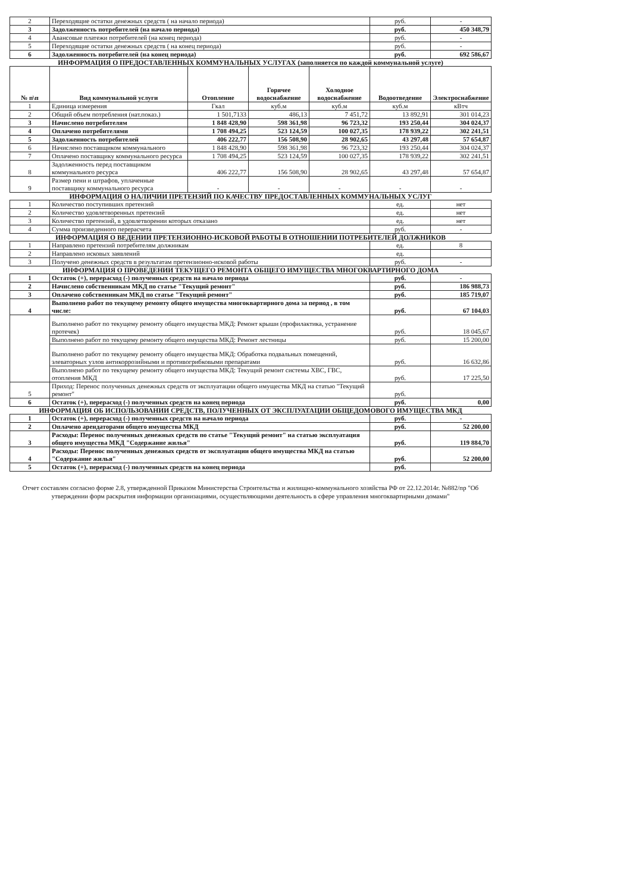| 2 | Переходящие остатки денежных средств ( на начало периода) | руб. | - |
| 3 | Задолженность потребителей (на начало периода) | руб. | 450 348,79 |
| 4 | Авансовые платежи потребителей (на конец периода) | руб. | - |
| 5 | Переходящие остатки денежных средств ( на конец периода) | руб. | - |
| 6 | Задолженность потребителей (на конец периода) | руб. | 692 586,67 |
ИНФОРМАЦИЯ О ПРЕДОСТАВЛЕННЫХ КОММУНАЛЬНЫХ УСЛУГАХ (заполняется по каждой коммунальной услуге)
| № п\п | Вид коммунальной услуги | Отопление | Горячее водоснабжение | Холодное водоснабжение | Водоотведение | Электроснабжение |
| --- | --- | --- | --- | --- | --- | --- |
| 1 | Единица измерения | Гкал | куб.м | куб.м | куб.м | кВтч |
| 2 | Общий объем потребления (нат.показ.) | 1 501,7133 | 486,13 | 7 451,72 | 13 892,91 | 301 014,23 |
| 3 | Начислено потребителям | 1 848 428,90 | 598 361,98 | 96 723,32 | 193 250,44 | 304 024,37 |
| 4 | Оплачено потребителями | 1 708 494,25 | 523 124,59 | 100 027,35 | 178 939,22 | 302 241,51 |
| 5 | Задолженность потребителей | 406 222,77 | 156 508,90 | 28 902,65 | 43 297,48 | 57 654,87 |
| 6 | Начислено поставщиком коммунального | 1 848 428,90 | 598 361,98 | 96 723,32 | 193 250,44 | 304 024,37 |
| 7 | Оплачено поставщику коммунального ресурса | 1 708 494,25 | 523 124,59 | 100 027,35 | 178 939,22 | 302 241,51 |
| 8 | Задолженность перед поставщиком коммунального ресурса | 406 222,77 | 156 508,90 | 28 902,65 | 43 297,48 | 57 654,87 |
| 9 | Размер пени и штрафов, уплаченные поставщику коммунального ресурса | - | - | - | - | - |
ИНФОРМАЦИЯ О НАЛИЧИИ ПРЕТЕНЗИЙ ПО КАЧЕСТВУ ПРЕДОСТАВЛЕННЫХ КОММУНАЛЬНЫХ УСЛУГ
| 1 | Количество поступивших претензий | ед. | нет |
| 2 | Количество удовлетворенных претензий | ед. | нет |
| 3 | Количество претензий, в удовлетворении которых отказано | ед. | нет |
| 4 | Сумма произведенного перерасчета | руб. | - |
ИНФОРМАЦИЯ О ВЕДЕНИИ ПРЕТЕНЗИОННО-ИСКОВОЙ РАБОТЫ В ОТНОШЕНИИ ПОТРЕБИТЕЛЕЙ ДОЛЖНИКОВ
| 1 | Направлено претензий потребителям должникам | ед. | 8 |
| 2 | Направлено исковых заявлений | ед. | |
| 3 | Получено денежных средств в результатам претензионно-исковой работы | руб. | - |
ИНФОРМАЦИЯ О ПРОВЕДЕНИИ ТЕКУЩЕГО РЕМОНТА ОБЩЕГО ИМУЩЕСТВА МНОГОКВАРТИРНОГО ДОМА
| 1 | Остаток (+), перерасход (-) полученных средств на начало периода | руб. | - |
| 2 | Начислено собственникам МКД по статье "Текущий ремонт" | руб. | 186 988,73 |
| 3 | Оплачено собственникам МКД по статье "Текущий ремонт" | руб. | 185 719,07 |
| 4 | Выполнено работ по текущему ремонту общего имущества многоквартирного дома за период , в том числе: | руб. | 67 104,03 |
| | Выполнено работ по текущему ремонту общего имущества МКД: Ремонт крыши (профилактика, устранение протечек) | руб. | 18 045,67 |
| | Выполнено работ по текущему ремонту общего имущества МКД: Ремонт лестницы | руб. | 15 200,00 |
| | Выполнено работ по текущему ремонту общего имущества МКД: Обработка подвальных помещений, элеваторных узлов антикоррозийными и противогрибковыми препаратами | руб. | 16 632,86 |
| | Выполнено работ по текущему ремонту общего имущества МКД: Текущий ремонт системы ХВС, ГВС, отопления МКД | руб. | 17 225,50 |
| 5 | Приход: Перенос полученных денежных средств от эксплуатации общего имущества МКД на статью "Текущий ремонт" | руб. | |
| 6 | Остаток (+), перерасход (-) полученных средств на конец периода | руб. | 0,00 |
ИНФОРМАЦИЯ ОБ ИСПОЛЬЗОВАНИИ СРЕДСТВ, ПОЛУЧЕННЫХ ОТ ЭКСПЛУАТАЦИИ ОБЩЕДОМОВОГО ИМУЩЕСТВА МКД
| 1 | Остаток (+), перерасход (-) полученных средств на начало периода | руб. | - |
| 2 | Оплачено арендаторами общего имущества МКД | руб. | 52 200,00 |
| 3 | Расходы: Перенос полученных денежных средств по статье "Текущий ремонт" на статью эксплуатация общего имущества МКД "Содержание жилья" | руб. | 119 884,70 |
| 4 | Расходы: Перенос полученных денежных средств от эксплуатации общего имущества МКД на статью "Содержание жилья" | руб. | 52 200,00 |
| 5 | Остаток (+), перерасход (-) полученных средств на конец периода | руб. | |
Отчет составлен согласно форме 2.8, утвержденной Приказом Министерства Строительства и жилищно-коммунального хозяйства РФ от 22.12.2014г. №882/пр "Об утверждении форм раскрытия информации организациями, осуществляющими деятельность в сфере управления многоквартирными домами"